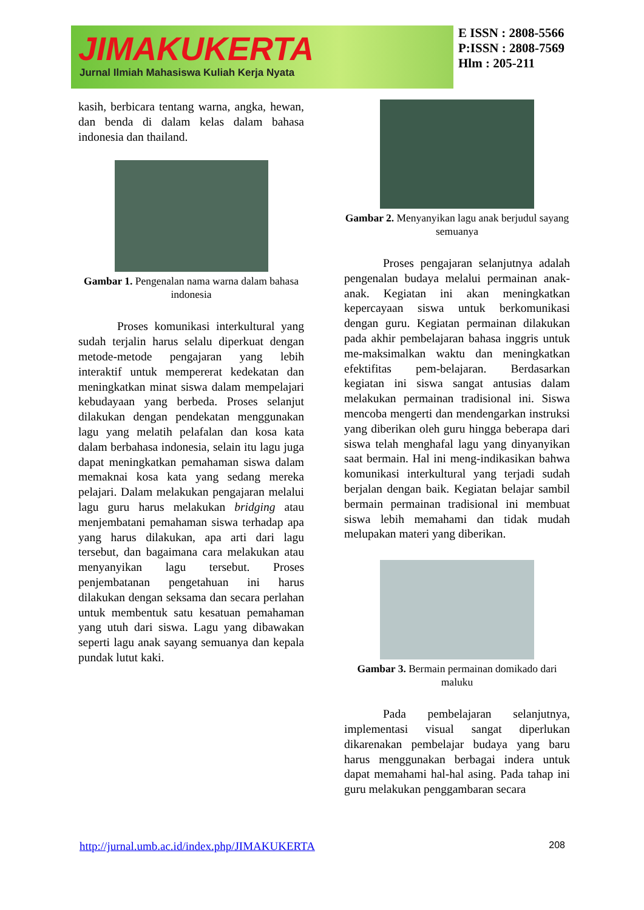JIMAKUKERTA
Jurnal Ilmiah Mahasiswa Kuliah Kerja Nyata
E ISSN : 2808-5566
P:ISSN : 2808-7569
Hlm : 205-211
kasih, berbicara tentang warna, angka, hewan, dan benda di dalam kelas dalam bahasa indonesia dan thailand.
Gambar 1. Pengenalan nama warna dalam bahasa indonesia
Proses komunikasi interkultural yang sudah terjalin harus selalu diperkuat dengan metode-metode pengajaran yang lebih interaktif untuk mempererat kedekatan dan meningkatkan minat siswa dalam mempelajari kebudayaan yang berbeda. Proses selanjut dilakukan dengan pendekatan menggunakan lagu yang melatih pelafalan dan kosa kata dalam berbahasa indonesia, selain itu lagu juga dapat meningkatkan pemahaman siswa dalam memaknai kosa kata yang sedang mereka pelajari. Dalam melakukan pengajaran melalui lagu guru harus melakukan bridging atau menjembatani pemahaman siswa terhadap apa yang harus dilakukan, apa arti dari lagu tersebut, dan bagaimana cara melakukan atau menyanyikan lagu tersebut. Proses penjembatanan pengetahuan ini harus dilakukan dengan seksama dan secara perlahan untuk membentuk satu kesatuan pemahaman yang utuh dari siswa. Lagu yang dibawakan seperti lagu anak sayang semuanya dan kepala pundak lutut kaki.
Gambar 2. Menyanyikan lagu anak berjudul sayang semuanya
Proses pengajaran selanjutnya adalah pengenalan budaya melalui permainan anak-anak. Kegiatan ini akan meningkatkan kepercayaan siswa untuk berkomunikasi dengan guru. Kegiatan permainan dilakukan pada akhir pembelajaran bahasa inggris untuk me-maksimalkan waktu dan meningkatkan efektifitas pem-belajaran. Berdasarkan kegiatan ini siswa sangat antusias dalam melakukan permainan tradisional ini. Siswa mencoba mengerti dan mendengarkan instruksi yang diberikan oleh guru hingga beberapa dari siswa telah menghafal lagu yang dinyanyikan saat bermain. Hal ini meng-indikasikan bahwa komunikasi interkultural yang terjadi sudah berjalan dengan baik. Kegiatan belajar sambil bermain permainan tradisional ini membuat siswa lebih memahami dan tidak mudah melupakan materi yang diberikan.
Gambar 3. Bermain permainan domikado dari maluku
Pada pembelajaran selanjutnya, implementasi visual sangat diperlukan dikarenakan pembelajar budaya yang baru harus menggunakan berbagai indera untuk dapat memahami hal-hal asing. Pada tahap ini guru melakukan penggambaran secara
http://jurnal.umb.ac.id/index.php/JIMAKUKERTA 208